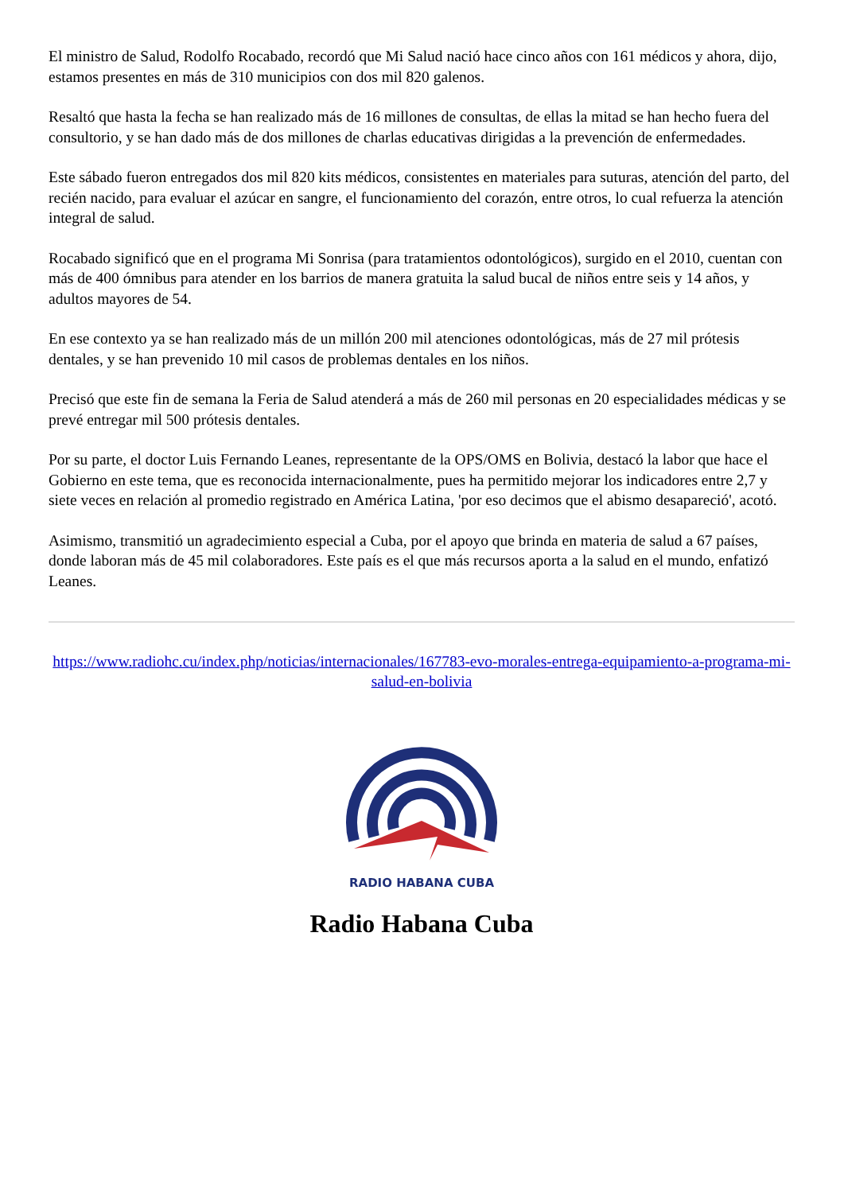El ministro de Salud, Rodolfo Rocabado, recordó que Mi Salud nació hace cinco años con 161 médicos y ahora, dijo, estamos presentes en más de 310 municipios con dos mil 820 galenos.
Resaltó que hasta la fecha se han realizado más de 16 millones de consultas, de ellas la mitad se han hecho fuera del consultorio, y se han dado más de dos millones de charlas educativas dirigidas a la prevención de enfermedades.
Este sábado fueron entregados dos mil 820 kits médicos, consistentes en materiales para suturas, atención del parto, del recién nacido, para evaluar el azúcar en sangre, el funcionamiento del corazón, entre otros, lo cual refuerza la atención integral de salud.
Rocabado significó que en el programa Mi Sonrisa (para tratamientos odontológicos), surgido en el 2010, cuentan con más de 400 ómnibus para atender en los barrios de manera gratuita la salud bucal de niños entre seis y 14 años, y adultos mayores de 54.
En ese contexto ya se han realizado más de un millón 200 mil atenciones odontológicas, más de 27 mil prótesis dentales, y se han prevenido 10 mil casos de problemas dentales en los niños.
Precisó que este fin de semana la Feria de Salud atenderá a más de 260 mil personas en 20 especialidades médicas y se prevé entregar mil 500 prótesis dentales.
Por su parte, el doctor Luis Fernando Leanes, representante de la OPS/OMS en Bolivia, destacó la labor que hace el Gobierno en este tema, que es reconocida internacionalmente, pues ha permitido mejorar los indicadores entre 2,7 y siete veces en relación al promedio registrado en América Latina, 'por eso decimos que el abismo desapareció', acotó.
Asimismo, transmitió un agradecimiento especial a Cuba, por el apoyo que brinda en materia de salud a 67 países, donde laboran más de 45 mil colaboradores. Este país es el que más recursos aporta a la salud en el mundo, enfatizó Leanes.
https://www.radiohc.cu/index.php/noticias/internacionales/167783-evo-morales-entrega-equipamiento-a-programa-mi-salud-en-bolivia
RADIO HABANA CUBA
Radio Habana Cuba